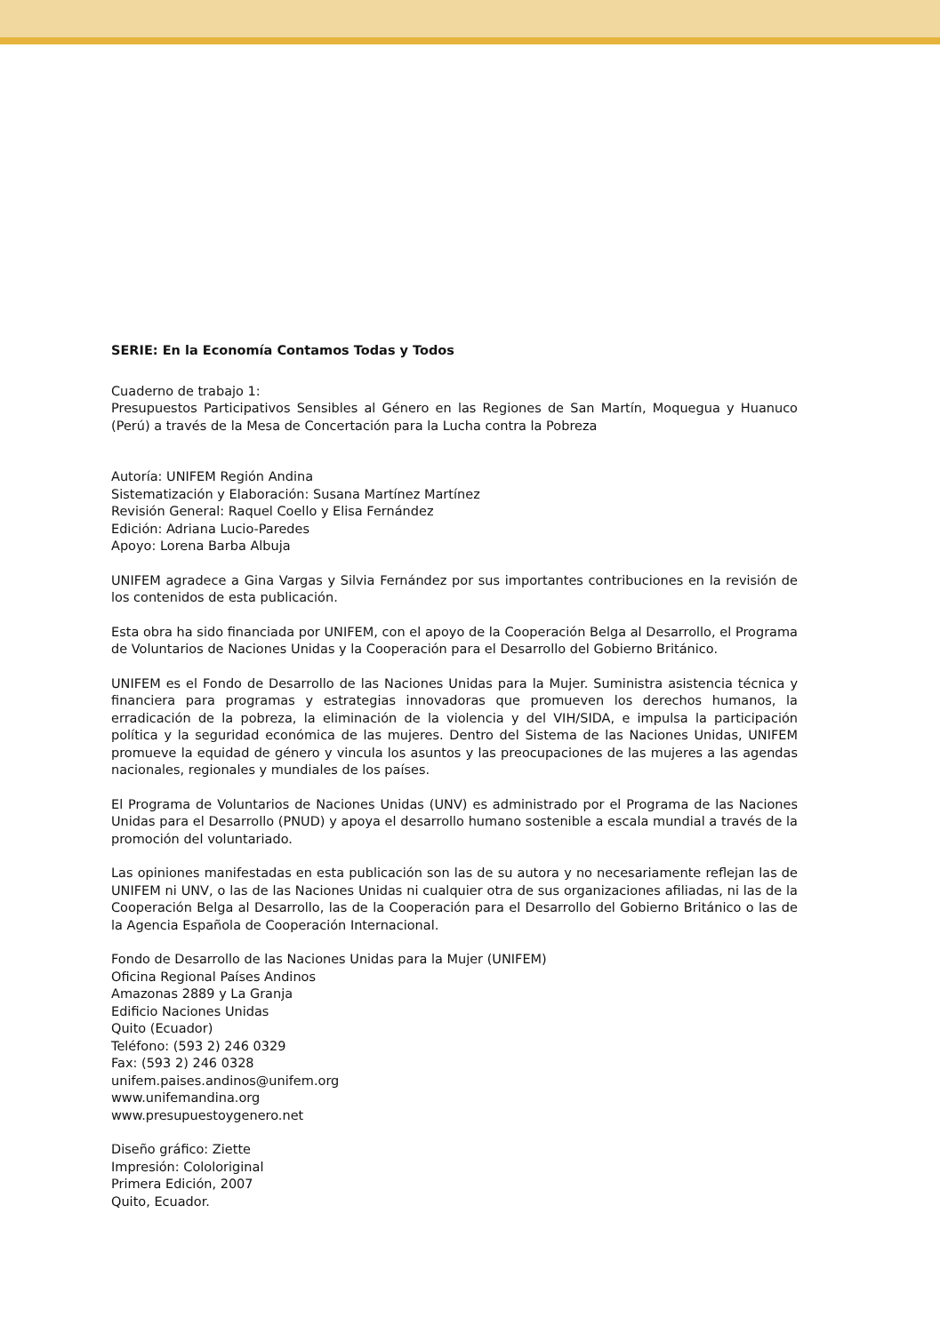SERIE: En la Economía Contamos Todas y Todos
Cuaderno de trabajo 1:
Presupuestos Participativos Sensibles al Género en las Regiones de San Martín, Moquegua y Huanuco (Perú) a través de la Mesa de Concertación para la Lucha contra la Pobreza
Autoría: UNIFEM Región Andina
Sistematización y Elaboración: Susana Martínez Martínez
Revisión General: Raquel Coello y Elisa Fernández
Edición: Adriana Lucio-Paredes
Apoyo: Lorena Barba Albuja
UNIFEM agradece a Gina Vargas y Silvia Fernández por sus importantes contribuciones en la revisión de los contenidos de esta publicación.
Esta obra ha sido financiada por UNIFEM, con el apoyo de la Cooperación Belga al Desarrollo, el Programa de Voluntarios de Naciones Unidas y la Cooperación para el Desarrollo del Gobierno Británico.
UNIFEM es el Fondo de Desarrollo de las Naciones Unidas para la Mujer. Suministra asistencia técnica y financiera para programas y estrategias innovadoras que promueven los derechos humanos, la erradicación de la pobreza, la eliminación de la violencia y del VIH/SIDA, e impulsa la participación política y la seguridad económica de las mujeres. Dentro del Sistema de las Naciones Unidas, UNIFEM promueve la equidad de género y vincula los asuntos y las preocupaciones de las mujeres a las agendas nacionales, regionales y mundiales de los países.
El Programa de Voluntarios de Naciones Unidas (UNV) es administrado por el Programa de las Naciones Unidas para el Desarrollo (PNUD) y apoya el desarrollo humano sostenible a escala mundial a través de la promoción del voluntariado.
Las opiniones manifestadas en esta publicación son las de su autora y no necesariamente reflejan las de UNIFEM ni UNV, o las de las Naciones Unidas ni cualquier otra de sus organizaciones afiliadas, ni las de la Cooperación Belga al Desarrollo, las de la Cooperación para el Desarrollo del Gobierno Británico o las de la Agencia Española de Cooperación Internacional.
Fondo de Desarrollo de las Naciones Unidas para la Mujer (UNIFEM)
Oficina Regional Países Andinos
Amazonas 2889 y La Granja
Edificio Naciones Unidas
Quito (Ecuador)
Teléfono: (593 2) 246 0329
Fax: (593 2) 246 0328
unifem.paises.andinos@unifem.org
www.unifemandina.org
www.presupuestoygenero.net
Diseño gráfico: Ziette
Impresión: Cololoriginal
Primera Edición, 2007
Quito, Ecuador.